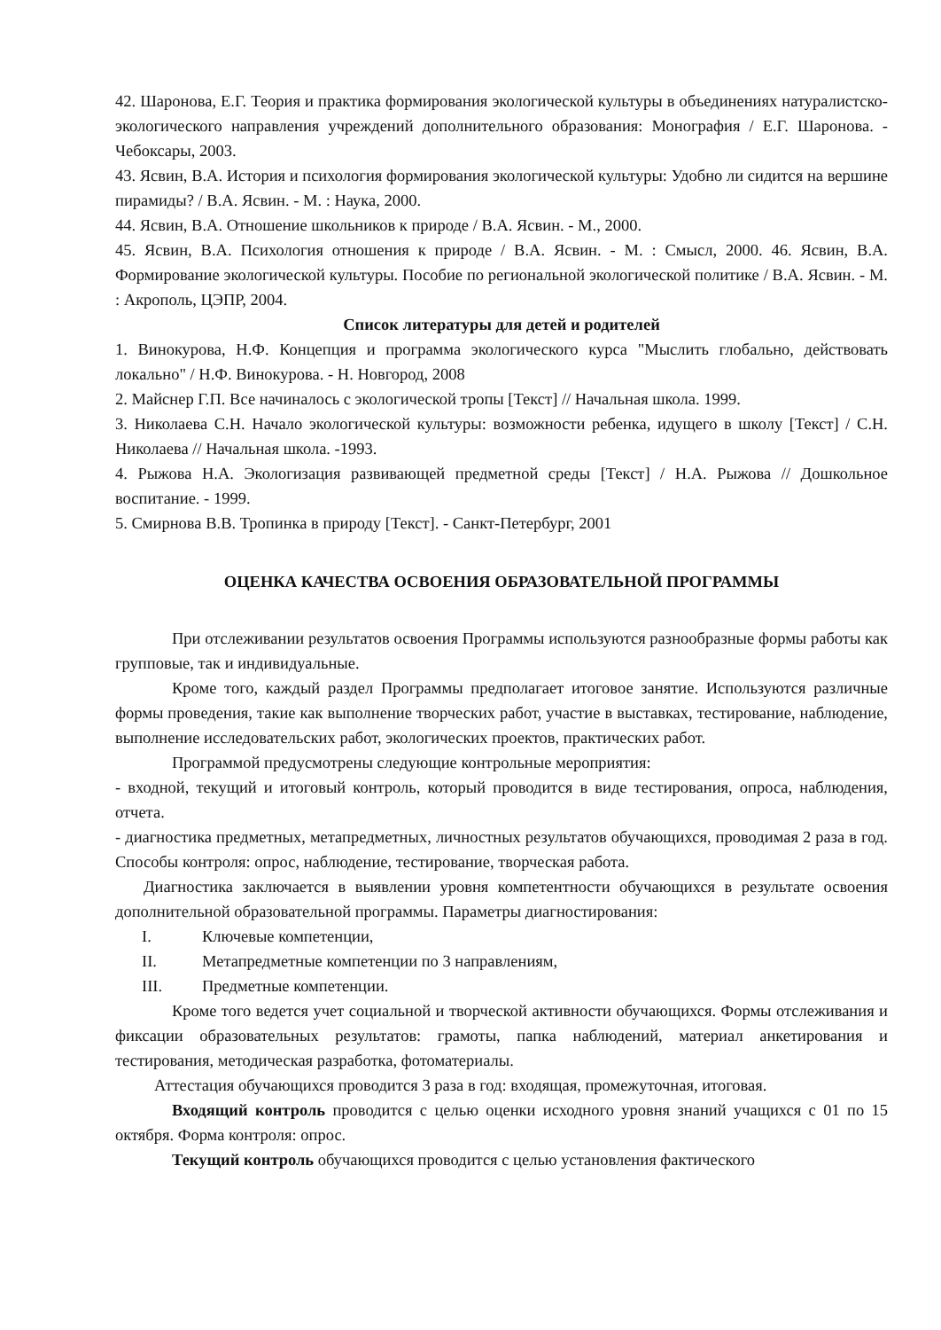42. Шаронова, Е.Г. Теория и практика формирования экологической культуры в объединениях натуралистско-экологического направления учреждений дополнительного образования: Монография / Е.Г. Шаронова. - Чебоксары, 2003.
43. Ясвин, В.А. История и психология формирования экологической культуры: Удобно ли сидится на вершине пирамиды? / В.А. Ясвин. - М. : Наука, 2000.
44. Ясвин, В.А. Отношение школьников к природе / В.А. Ясвин. - М., 2000.
45. Ясвин, В.А. Психология отношения к природе / В.А. Ясвин. - М. : Смысл, 2000. 46. Ясвин, В.А. Формирование экологической культуры. Пособие по региональной экологической политике / В.А. Ясвин. - М. : Акрополь, ЦЭПР, 2004.
Список литературы для детей и родителей
1. Винокурова, Н.Ф. Концепция и программа экологического курса "Мыслить глобально, действовать локально" / Н.Ф. Винокурова. - Н. Новгород, 2008
2. Майснер Г.П. Все начиналось с экологической тропы [Текст] // Начальная школа. 1999.
3. Николаева С.Н. Начало экологической культуры: возможности ребенка, идущего в школу [Текст] / С.Н. Николаева // Начальная школа. -1993.
4. Рыжова Н.А. Экологизация развивающей предметной среды [Текст] / Н.А. Рыжова // Дошкольное воспитание. - 1999.
5. Смирнова В.В. Тропинка в природу [Текст]. - Санкт-Петербург, 2001
ОЦЕНКА КАЧЕСТВА ОСВОЕНИЯ ОБРАЗОВАТЕЛЬНОЙ ПРОГРАММЫ
При отслеживании результатов освоения Программы используются разнообразные формы работы как групповые, так и индивидуальные.
Кроме того, каждый раздел Программы предполагает итоговое занятие. Используются различные формы проведения, такие как выполнение творческих работ, участие в выставках, тестирование, наблюдение, выполнение исследовательских работ, экологических проектов, практических работ.
Программой предусмотрены следующие контрольные мероприятия:
- входной, текущий и итоговый контроль, который проводится в виде тестирования, опроса, наблюдения, отчета.
- диагностика предметных, метапредметных, личностных результатов обучающихся, проводимая 2 раза в год. Способы контроля: опрос, наблюдение, тестирование, творческая работа.
Диагностика заключается в выявлении уровня компетентности обучающихся в результате освоения дополнительной образовательной программы. Параметры диагностирования:
I. Ключевые компетенции,
II. Метапредметные компетенции по 3 направлениям,
III. Предметные компетенции.
Кроме того ведется учет социальной и творческой активности обучающихся. Формы отслеживания и фиксации образовательных результатов: грамоты, папка наблюдений, материал анкетирования и тестирования, методическая разработка, фотоматериалы.
Аттестация обучающихся проводится 3 раза в год: входящая, промежуточная, итоговая.
Входящий контроль проводится с целью оценки исходного уровня знаний учащихся с 01 по 15 октября. Форма контроля: опрос.
Текущий контроль обучающихся проводится с целью установления фактического